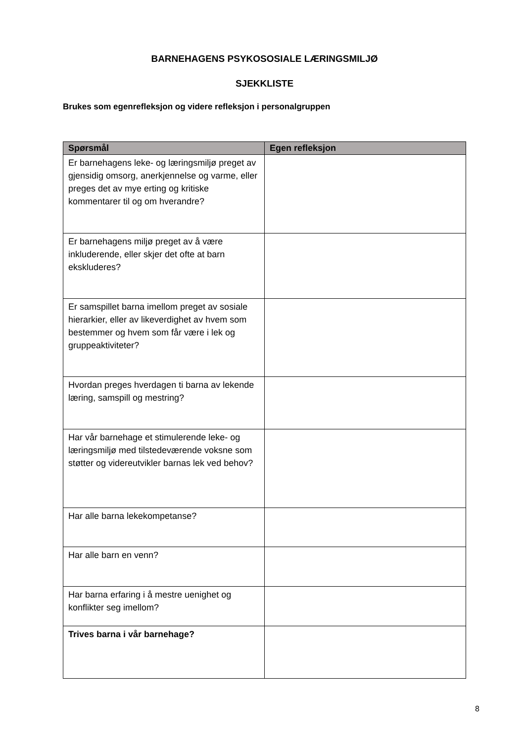BARNEHAGENS PSYKOSOSIALE LÆRINGSMILJØ
SJEKKLISTE
Brukes som egenrefleksjon og videre refleksjon i personalgruppen
| Spørsmål | Egen refleksjon |
| --- | --- |
| Er barnehagens leke- og læringsmiljø preget av gjensidig omsorg, anerkjennelse og varme, eller preges det av mye erting og kritiske kommentarer til og om hverandre? | |
| Er barnehagens miljø preget av å være inkluderende, eller skjer det ofte at barn ekskluderes? | |
| Er samspillet barna imellom preget av sosiale hierarkier, eller av likeverdighet av hvem som bestemmer og hvem som får være i lek og gruppeaktiviteter? | |
| Hvordan preges hverdagen ti barna av lekende læring, samspill og mestring? | |
| Har vår barnehage et stimulerende leke- og læringsmiljø med tilstedeværende voksne som støtter og videreutvikler barnas lek ved behov? | |
| Har alle barna lekekompetanse? | |
| Har alle barn en venn? | |
| Har barna erfaring i å mestre uenighet og konflikter seg imellom? | |
| Trives barna i vår barnehage? | |
8